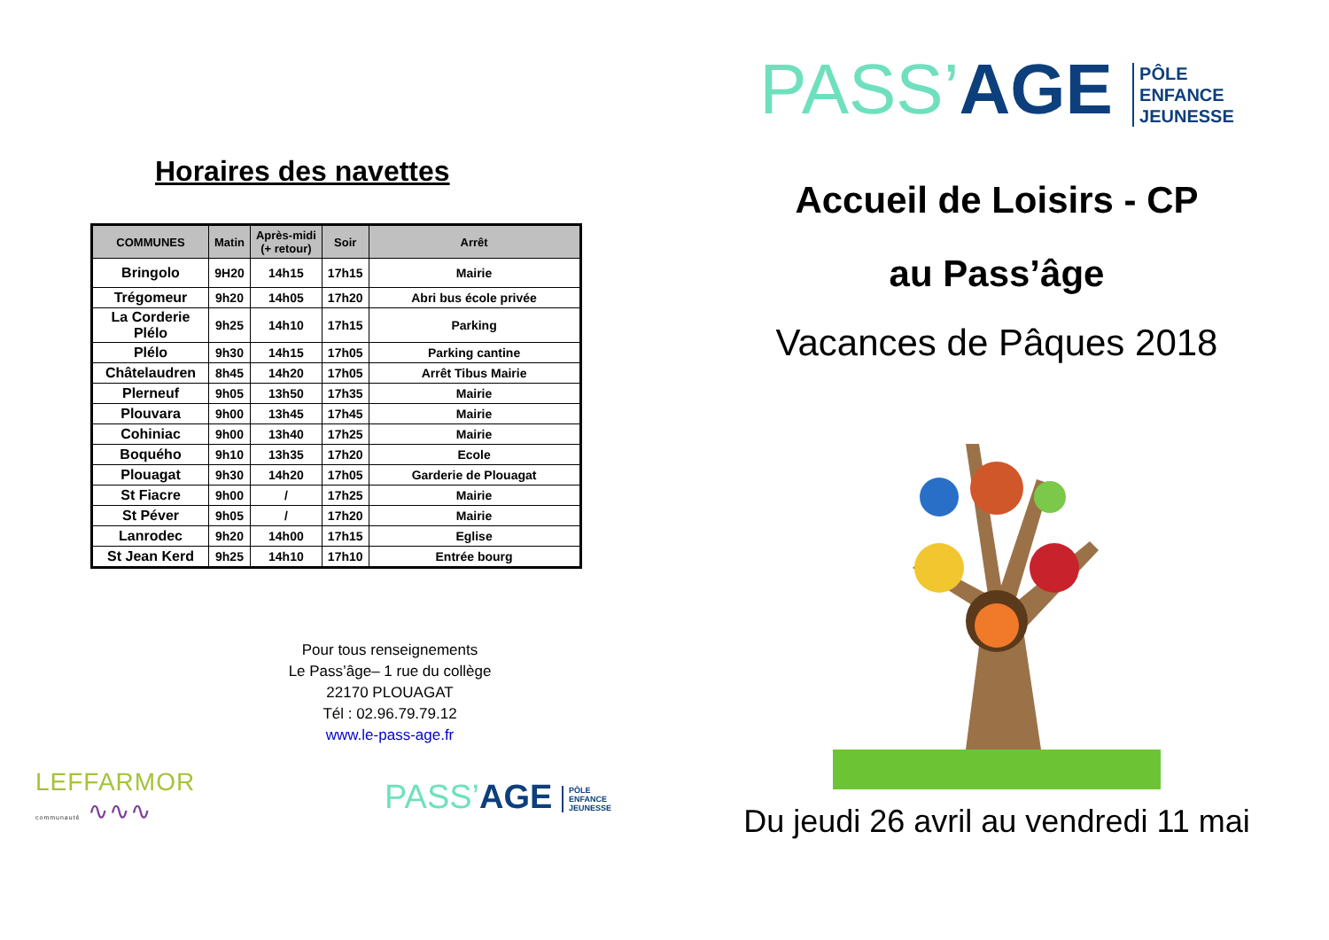Horaires des navettes
| COMMUNES | Matin | Après-midi (+ retour) | Soir | Arrêt |
| --- | --- | --- | --- | --- |
| Bringolo | 9H20 | 14h15 | 17h15 | Mairie |
| Trégomeur | 9h20 | 14h05 | 17h20 | Abri bus école privée |
| La Corderie Plélo | 9h25 | 14h10 | 17h15 | Parking |
| Plélo | 9h30 | 14h15 | 17h05 | Parking cantine |
| Châtelaudren | 8h45 | 14h20 | 17h05 | Arrêt Tibus Mairie |
| Plerneuf | 9h05 | 13h50 | 17h35 | Mairie |
| Plouvara | 9h00 | 13h45 | 17h45 | Mairie |
| Cohiniac | 9h00 | 13h40 | 17h25 | Mairie |
| Boquého | 9h10 | 13h35 | 17h20 | Ecole |
| Plouagat | 9h30 | 14h20 | 17h05 | Garderie de Plouagat |
| St Fiacre | 9h00 | / | 17h25 | Mairie |
| St Péver | 9h05 | / | 17h20 | Mairie |
| Lanrodec | 9h20 | 14h00 | 17h15 | Eglise |
| St Jean Kerd | 9h25 | 14h10 | 17h10 | Entrée bourg |
Pour tous renseignements
Le Pass’âge– 1 rue du collège
22170 PLOUAGAT
Tél : 02.96.79.79.12
www.le-pass-age.fr
LEFFARMOR
communauté ∿∿∿
PASS’AGE PÔLE
ENFANCE
JEUNESSE
PASS’AGE PÔLE
ENFANCE
JEUNESSE
Accueil de Loisirs - CP
au Pass’âge
Vacances de Pâques 2018
Du jeudi 26 avril au vendredi 11 mai